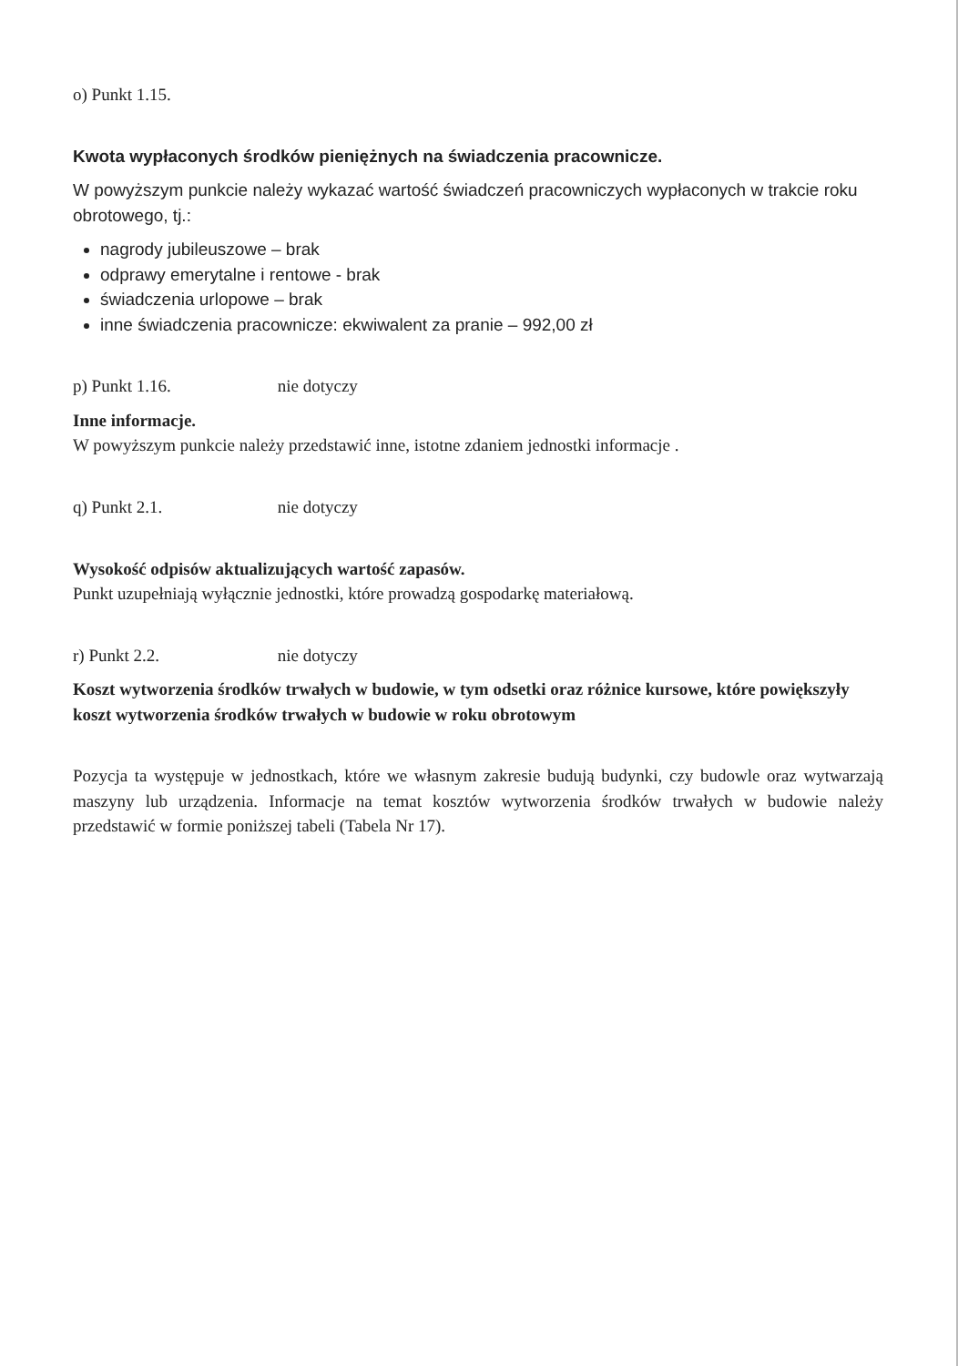o) Punkt 1.15.
Kwota wypłaconych środków pieniężnych na świadczenia pracownicze.
W powyższym punkcie należy wykazać wartość świadczeń pracowniczych wypłaconych w trakcie roku obrotowego, tj.:
nagrody jubileuszowe – brak
odprawy emerytalne i rentowe - brak
świadczenia urlopowe – brak
inne świadczenia pracownicze: ekwiwalent za pranie – 992,00 zł
p) Punkt 1.16. nie dotyczy
Inne informacje.
W powyższym punkcie należy przedstawić inne, istotne zdaniem jednostki informacje .
q) Punkt 2.1. nie dotyczy
Wysokość odpisów aktualizujących wartość zapasów.
Punkt uzupełniają wyłącznie jednostki, które prowadzą gospodarkę materiałową.
r) Punkt 2.2. nie dotyczy
Koszt wytworzenia środków trwałych w budowie, w tym odsetki oraz różnice kursowe, które powiększyły koszt wytworzenia środków trwałych w budowie w roku obrotowym
Pozycja ta występuje w jednostkach, które we własnym zakresie budują budynki, czy budowle oraz wytwarzają maszyny lub urządzenia. Informacje na temat kosztów wytworzenia środków trwałych w budowie należy przedstawić w formie poniższej tabeli (Tabela Nr 17).